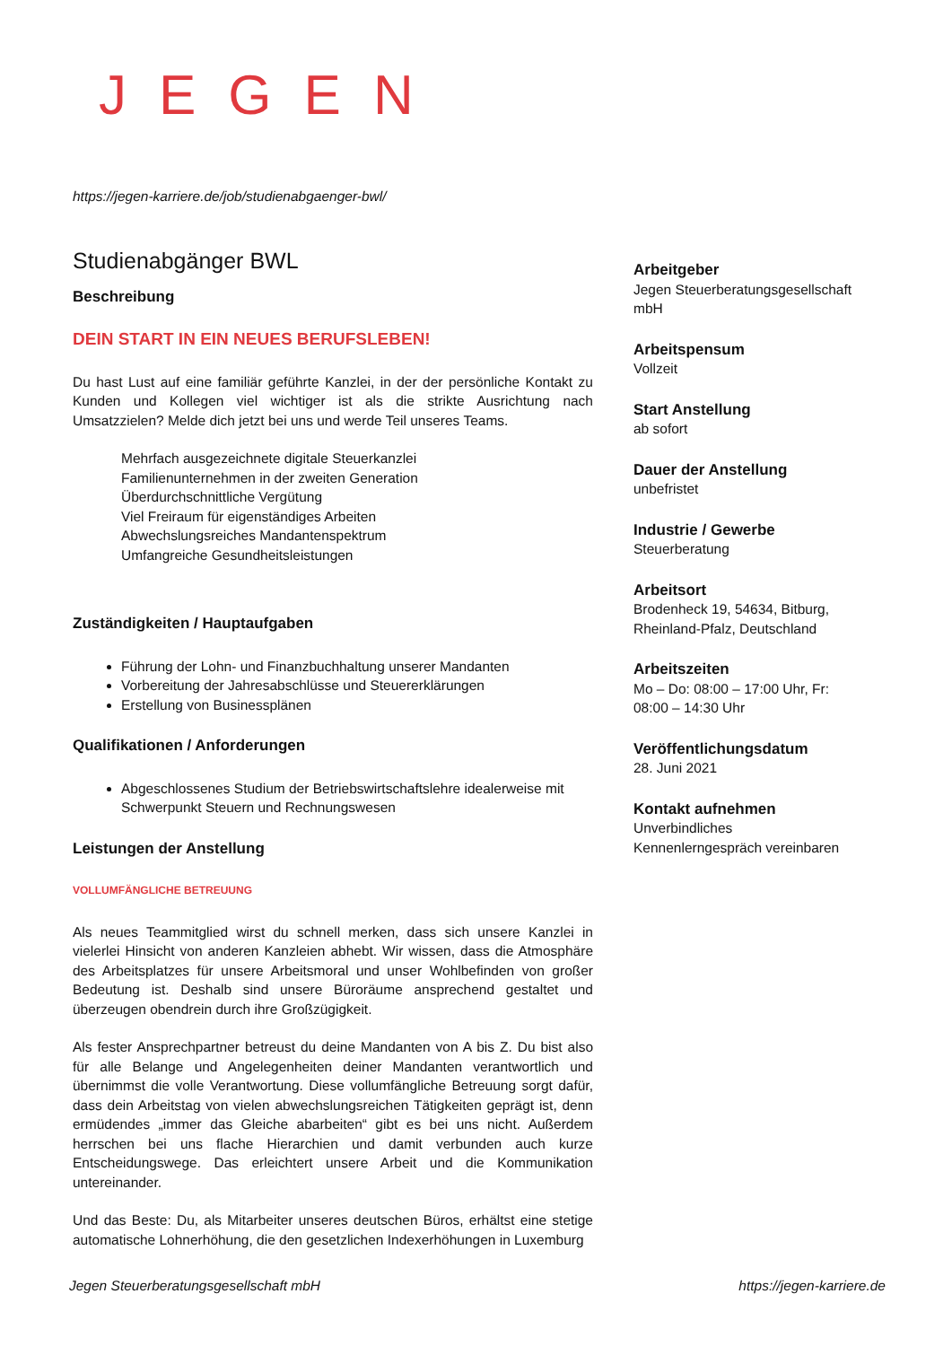JEGEN
https://jegen-karriere.de/job/studienabgaenger-bwl/
Studienabgänger BWL
Beschreibung
DEIN START IN EIN NEUES BERUFSLEBEN!
Du hast Lust auf eine familiär geführte Kanzlei, in der der persönliche Kontakt zu Kunden und Kollegen viel wichtiger ist als die strikte Ausrichtung nach Umsatzzielen? Melde dich jetzt bei uns und werde Teil unseres Teams.
Mehrfach ausgezeichnete digitale Steuerkanzlei
Familienunternehmen in der zweiten Generation
Überdurchschnittliche Vergütung
Viel Freiraum für eigenständiges Arbeiten
Abwechslungsreiches Mandantenspektrum
Umfangreiche Gesundheitsleistungen
Zuständigkeiten / Hauptaufgaben
Führung der Lohn- und Finanzbuchhaltung unserer Mandanten
Vorbereitung der Jahresabschlüsse und Steuererklärungen
Erstellung von Businessplänen
Qualifikationen / Anforderungen
Abgeschlossenes Studium der Betriebswirtschaftslehre idealerweise mit Schwerpunkt Steuern und Rechnungswesen
Leistungen der Anstellung
VOLLUMFÄNGLICHE BETREUUNG
Als neues Teammitglied wirst du schnell merken, dass sich unsere Kanzlei in vielerlei Hinsicht von anderen Kanzleien abhebt. Wir wissen, dass die Atmosphäre des Arbeitsplatzes für unsere Arbeitsmoral und unser Wohlbefinden von großer Bedeutung ist. Deshalb sind unsere Büroräume ansprechend gestaltet und überzeugen obendrein durch ihre Großzügigkeit.
Als fester Ansprechpartner betreust du deine Mandanten von A bis Z. Du bist also für alle Belange und Angelegenheiten deiner Mandanten verantwortlich und übernimmst die volle Verantwortung. Diese vollumfängliche Betreuung sorgt dafür, dass dein Arbeitstag von vielen abwechslungsreichen Tätigkeiten geprägt ist, denn ermüdendes „immer das Gleiche abarbeiten“ gibt es bei uns nicht. Außerdem herrschen bei uns flache Hierarchien und damit verbunden auch kurze Entscheidungswege. Das erleichtert unsere Arbeit und die Kommunikation untereinander.
Und das Beste: Du, als Mitarbeiter unseres deutschen Büros, erhältst eine stetige automatische Lohnerhöhung, die den gesetzlichen Indexerhöhungen in Luxemburg
Arbeitgeber
Jegen Steuerberatungsgesellschaft mbH
Arbeitspensum
Vollzeit
Start Anstellung
ab sofort
Dauer der Anstellung
unbefristet
Industrie / Gewerbe
Steuerberatung
Arbeitsort
Brodenheck 19, 54634, Bitburg, Rheinland-Pfalz, Deutschland
Arbeitszeiten
Mo – Do: 08:00 – 17:00 Uhr, Fr: 08:00 – 14:30 Uhr
Veröffentlichungsdatum
28. Juni 2021
Kontakt aufnehmen
Unverbindliches
Kennenlerngespräch vereinbaren
Jegen Steuerberatungsgesellschaft mbH
https://jegen-karriere.de